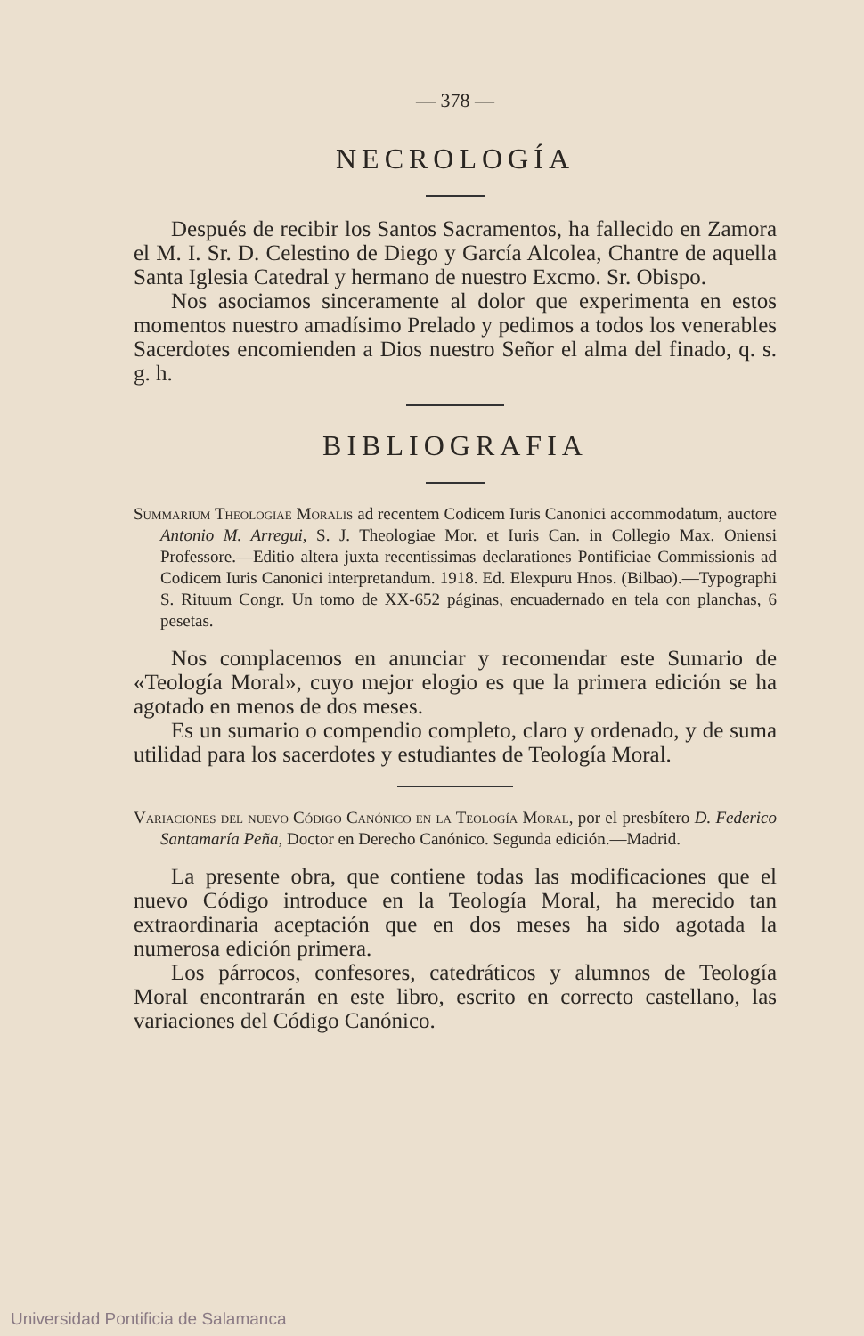— 378 —
NECROLOGÍA
Después de recibir los Santos Sacramentos, ha fallecido en Zamora el M. I. Sr. D. Celestino de Diego y García Alcolea, Chantre de aquella Santa Iglesia Catedral y hermano de nuestro Excmo. Sr. Obispo.
Nos asociamos sinceramente al dolor que experimenta en estos momentos nuestro amadísimo Prelado y pedimos a todos los venerables Sacerdotes encomienden a Dios nuestro Señor el alma del finado, q. s. g. h.
BIBLIOGRAFIA
Summarium Theologiae Moralis ad recentem Codicem Iuris Canonici accommodatum, auctore Antonio M. Arregui, S. J. Theologiae Mor. et Iuris Can. in Collegio Max. Oniensi Professore.—Editio altera juxta recentissimas declarationes Pontificiae Commissionis ad Codicem Iuris Canonici interpretandum. 1918. Ed. Elexpuru Hnos. (Bilbao).—Typographi S. Rituum Congr. Un tomo de XX-652 páginas, encuadernado en tela con planchas, 6 pesetas.
Nos complacemos en anunciar y recomendar este Sumario de «Teología Moral», cuyo mejor elogio es que la primera edición se ha agotado en menos de dos meses.
Es un sumario o compendio completo, claro y ordenado, y de suma utilidad para los sacerdotes y estudiantes de Teología Moral.
Variaciones del nuevo Código Canónico en la Teología Moral, por el presbítero D. Federico Santamaría Peña, Doctor en Derecho Canónico. Segunda edición.—Madrid.
La presente obra, que contiene todas las modificaciones que el nuevo Código introduce en la Teología Moral, ha merecido tan extraordinaria aceptación que en dos meses ha sido agotada la numerosa edición primera.
Los párrocos, confesores, catedráticos y alumnos de Teología Moral encontrarán en este libro, escrito en correcto castellano, las variaciones del Código Canónico.
Universidad Pontificia de Salamanca